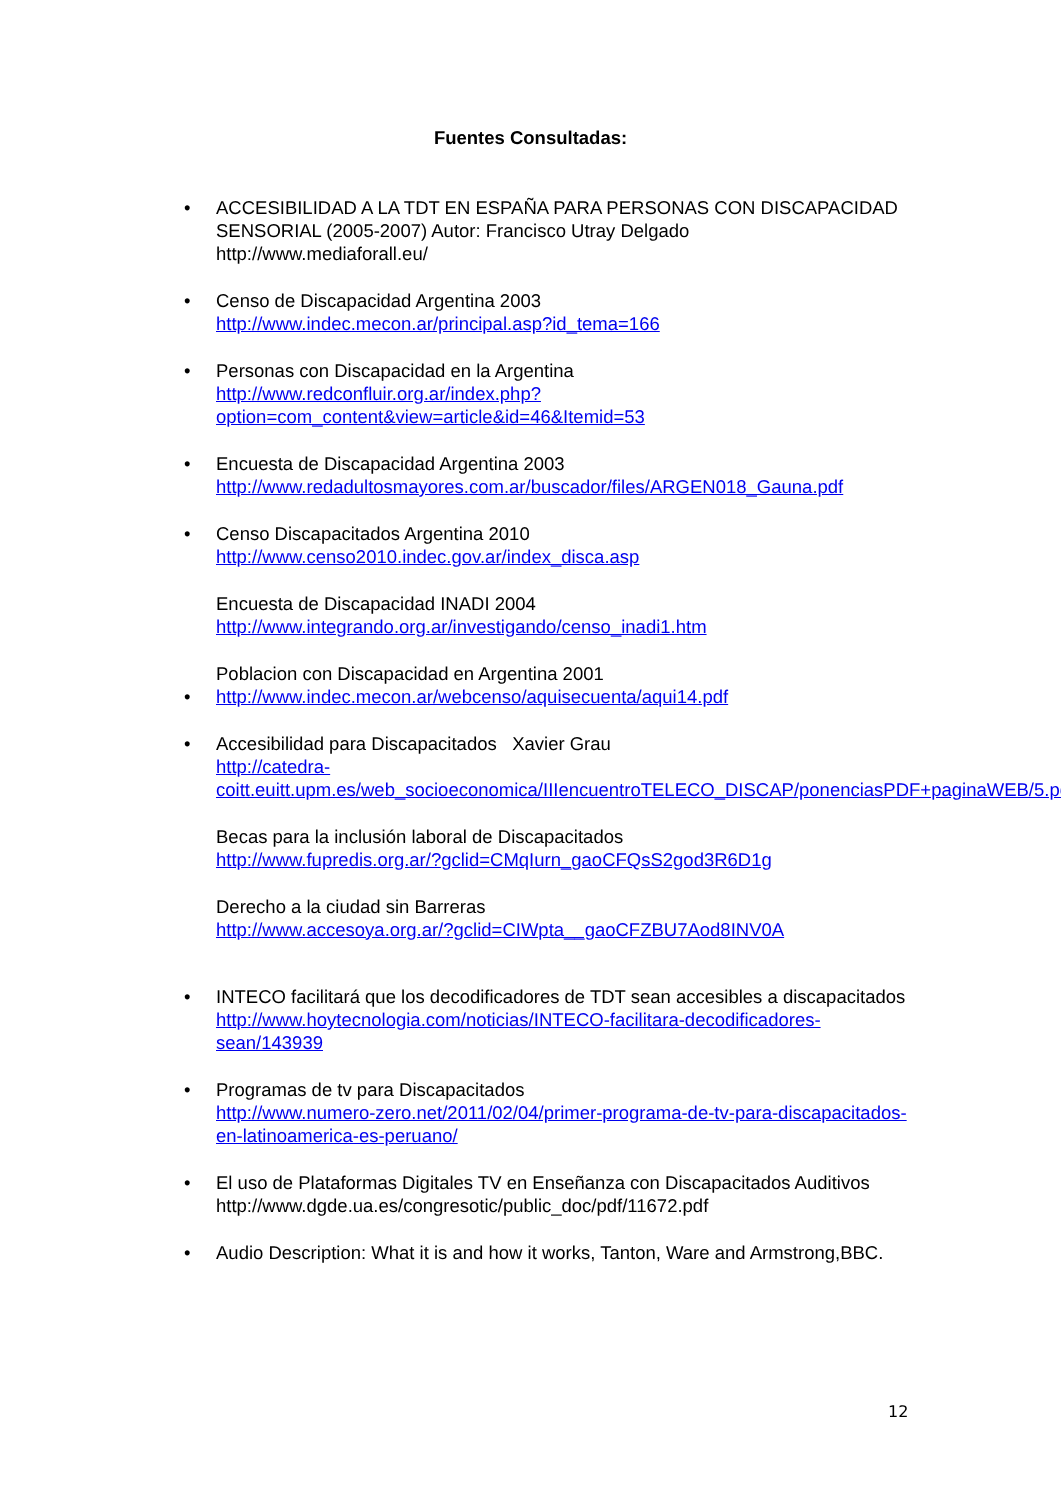Fuentes Consultadas:
• ACCESIBILIDAD A LA TDT EN ESPAÑA PARA PERSONAS CON DISCAPACIDAD SENSORIAL (2005-2007) Autor: Francisco Utray Delgado
http://www.mediaforall.eu/
• Censo de Discapacidad Argentina 2003
http://www.indec.mecon.ar/principal.asp?id_tema=166
• Personas con Discapacidad en la Argentina
http://www.redconfluir.org.ar/index.php?option=com_content&view=article&id=46&Itemid=53
• Encuesta de Discapacidad Argentina 2003
http://www.redadultosmayores.com.ar/buscador/files/ARGEN018_Gauna.pdf
• Censo Discapacitados Argentina 2010
http://www.censo2010.indec.gov.ar/index_disca.asp
Encuesta de Discapacidad INADI 2004
http://www.integrando.org.ar/investigando/censo_inadi1.htm
Poblacion con Discapacidad en Argentina 2001
• http://www.indec.mecon.ar/webcenso/aquisecuenta/aqui14.pdf
• Accesibilidad para Discapacitados Xavier Grau
http://catedra-coitt.euitt.upm.es/web_socioeconomica/IIIencuentroTELECO_DISCAP/ponenciasPDF+paginaWEB/5.pdf
Becas para la inclusión laboral de Discapacitados
http://www.fupredis.org.ar/?gclid=CMqIurn_gaoCFQsS2god3R6D1g
Derecho a la ciudad sin Barreras
http://www.accesoya.org.ar/?gclid=CIWpta__gaoCFZBU7Aod8INV0A
• INTECO facilitará que los decodificadores de TDT sean accesibles a discapacitados
http://www.hoytecnologia.com/noticias/INTECO-facilitara-decodificadores-sean/143939
• Programas de tv para Discapacitados
http://www.numero-zero.net/2011/02/04/primer-programa-de-tv-para-discapacitados-en-latinoamerica-es-peruano/
• El uso de Plataformas Digitales TV en Enseñanza con Discapacitados Auditivos
http://www.dgde.ua.es/congresotic/public_doc/pdf/11672.pdf
• Audio Description: What it is and how it works, Tanton, Ware and Armstrong,BBC.
12